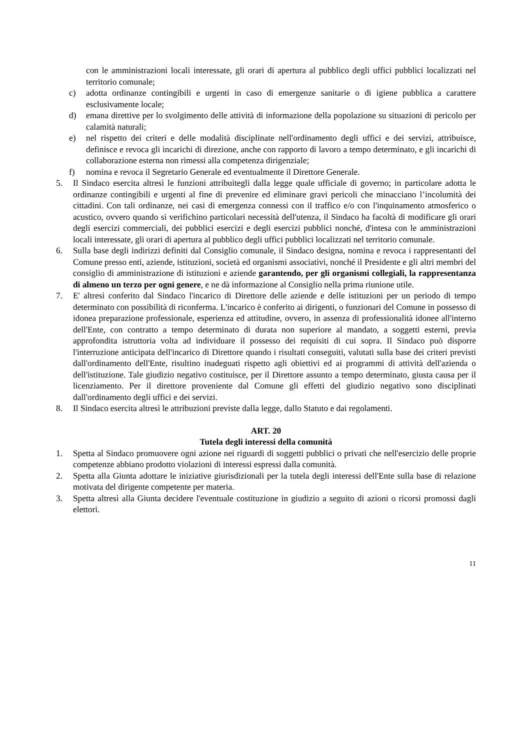con le amministrazioni locali interessate, gli orari di apertura al pubblico degli uffici pubblici localizzati nel territorio comunale;
c) adotta ordinanze contingibili e urgenti in caso di emergenze sanitarie o di igiene pubblica a carattere esclusivamente locale;
d) emana direttive per lo svolgimento delle attività di informazione della popolazione su situazioni di pericolo per calamità naturali;
e) nel rispetto dei criteri e delle modalità disciplinate nell'ordinamento degli uffici e dei servizi, attribuisce, definisce e revoca gli incarichi di direzione, anche con rapporto di lavoro a tempo determinato, e gli incarichi di collaborazione esterna non rimessi alla competenza dirigenziale;
f) nomina e revoca il Segretario Generale ed eventualmente il Direttore Generale.
5. Il Sindaco esercita altresì le funzioni attribuitegli dalla legge quale ufficiale di governo; in particolare adotta le ordinanze contingibili e urgenti al fine di prevenire ed eliminare gravi pericoli che minacciano l’incolumità dei cittadini. Con tali ordinanze, nei casi di emergenza connessi con il traffico e/o con l'inquinamento atmosferico o acustico, ovvero quando si verifichino particolari necessità dell'utenza, il Sindaco ha facoltà di modificare gli orari degli esercizi commerciali, dei pubblici esercizi e degli esercizi pubblici nonché, d'intesa con le amministrazioni locali interessate, gli orari di apertura al pubblico degli uffici pubblici localizzati nel territorio comunale.
6. Sulla base degli indirizzi definiti dal Consiglio comunale, il Sindaco designa, nomina e revoca i rappresentanti del Comune presso enti, aziende, istituzioni, società ed organismi associativi, nonché il Presidente e gli altri membri del consiglio di amministrazione di istituzioni e aziende garantendo, per gli organismi collegiali, la rappresentanza di almeno un terzo per ogni genere, e ne dà informazione al Consiglio nella prima riunione utile.
7. E' altresì conferito dal Sindaco l'incarico di Direttore delle aziende e delle istituzioni per un periodo di tempo determinato con possibilità di riconferma. L'incarico è conferito ai dirigenti, o funzionari del Comune in possesso di idonea preparazione professionale, esperienza ed attitudine, ovvero, in assenza di professionalità idonee all'interno dell'Ente, con contratto a tempo determinato di durata non superiore al mandato, a soggetti esterni, previa approfondita istruttoria volta ad individuare il possesso dei requisiti di cui sopra. Il Sindaco può disporre l'interruzione anticipata dell'incarico di Direttore quando i risultati conseguiti, valutati sulla base dei criteri previsti dall'ordinamento dell'Ente, risultino inadeguati rispetto agli obiettivi ed ai programmi di attività dell'azienda o dell'istituzione. Tale giudizio negativo costituisce, per il Direttore assunto a tempo determinato, giusta causa per il licenziamento. Per il direttore proveniente dal Comune gli effetti del giudizio negativo sono disciplinati dall'ordinamento degli uffici e dei servizi.
8. Il Sindaco esercita altresì le attribuzioni previste dalla legge, dallo Statuto e dai regolamenti.
ART. 20
Tutela degli interessi della comunità
1. Spetta al Sindaco promuovere ogni azione nei riguardi di soggetti pubblici o privati che nell'esercizio delle proprie competenze abbiano prodotto violazioni di interessi espressi dalla comunità.
2. Spetta alla Giunta adottare le iniziative giurisdizionali per la tutela degli interessi dell'Ente sulla base di relazione motivata del dirigente competente per materia.
3. Spetta altresì alla Giunta decidere l'eventuale costituzione in giudizio a seguito di azioni o ricorsi promossi dagli elettori.
11